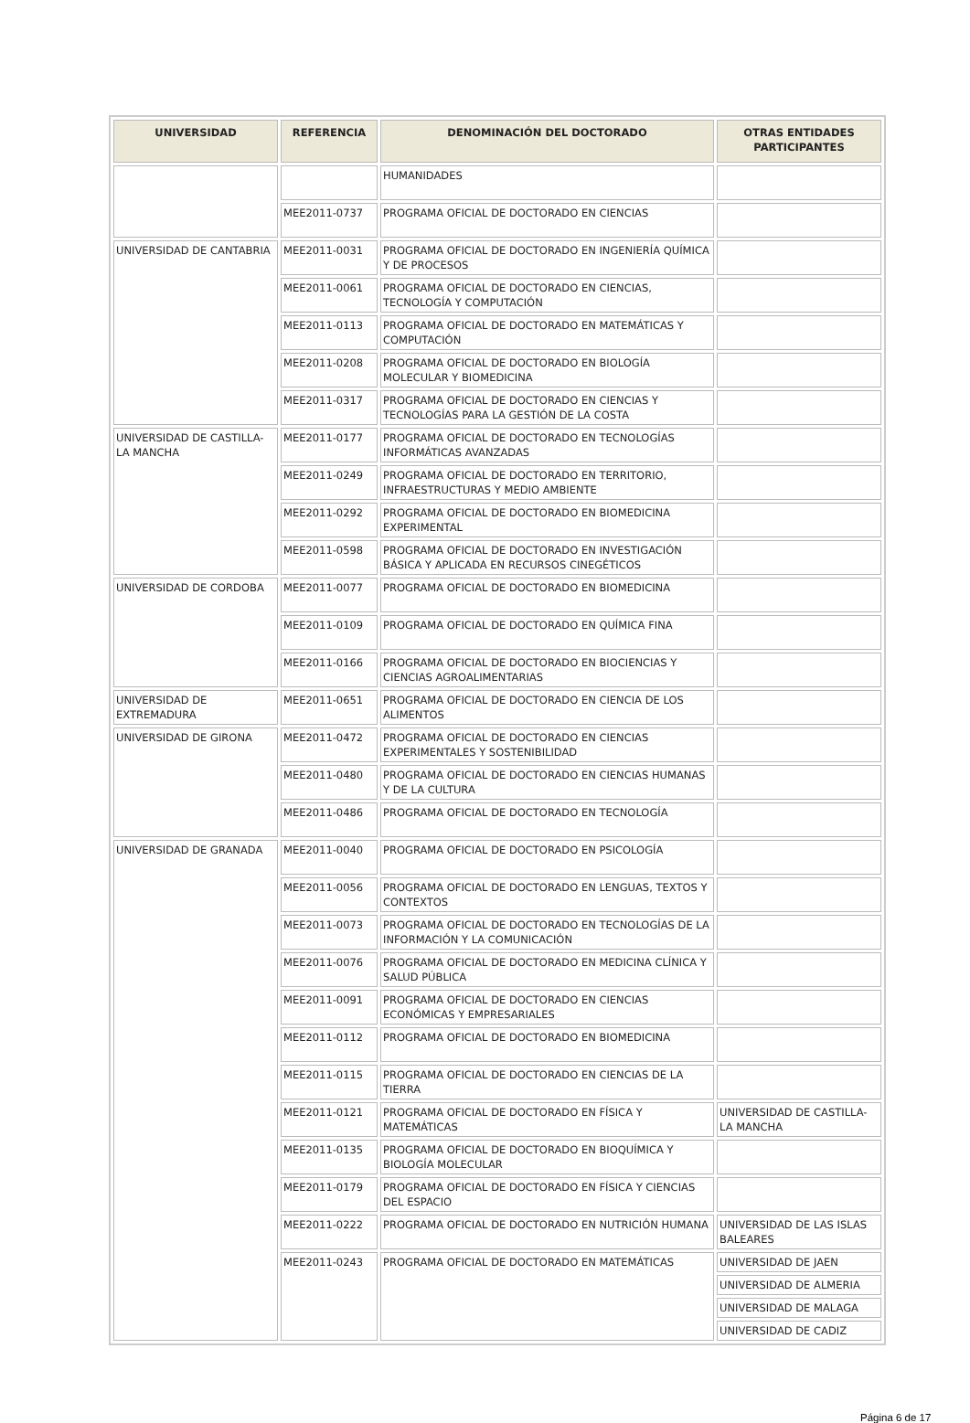| UNIVERSIDAD | REFERENCIA | DENOMINACIÓN DEL DOCTORADO | OTRAS ENTIDADES PARTICIPANTES |
| --- | --- | --- | --- |
| | | HUMANIDADES | |
| | MEE2011-0737 | PROGRAMA OFICIAL DE DOCTORADO EN CIENCIAS | |
| UNIVERSIDAD DE CANTABRIA | MEE2011-0031 | PROGRAMA OFICIAL DE DOCTORADO EN INGENIERÍA QUÍMICA Y DE PROCESOS | |
| | MEE2011-0061 | PROGRAMA OFICIAL DE DOCTORADO EN CIENCIAS, TECNOLOGÍA Y COMPUTACIÓN | |
| | MEE2011-0113 | PROGRAMA OFICIAL DE DOCTORADO EN MATEMÁTICAS Y COMPUTACIÓN | |
| | MEE2011-0208 | PROGRAMA OFICIAL DE DOCTORADO EN BIOLOGÍA MOLECULAR Y BIOMEDICINA | |
| | MEE2011-0317 | PROGRAMA OFICIAL DE DOCTORADO EN CIENCIAS Y TECNOLOGÍAS PARA LA GESTIÓN DE LA COSTA | |
| UNIVERSIDAD DE CASTILLA-LA MANCHA | MEE2011-0177 | PROGRAMA OFICIAL DE DOCTORADO EN TECNOLOGÍAS INFORMÁTICAS AVANZADAS | |
| | MEE2011-0249 | PROGRAMA OFICIAL DE DOCTORADO EN TERRITORIO, INFRAESTRUCTURAS Y MEDIO AMBIENTE | |
| | MEE2011-0292 | PROGRAMA OFICIAL DE DOCTORADO EN BIOMEDICINA EXPERIMENTAL | |
| | MEE2011-0598 | PROGRAMA OFICIAL DE DOCTORADO EN INVESTIGACIÓN BÁSICA Y APLICADA EN RECURSOS CINEGÉTICOS | |
| UNIVERSIDAD DE CORDOBA | MEE2011-0077 | PROGRAMA OFICIAL DE DOCTORADO EN BIOMEDICINA | |
| | MEE2011-0109 | PROGRAMA OFICIAL DE DOCTORADO EN QUÍMICA FINA | |
| | MEE2011-0166 | PROGRAMA OFICIAL DE DOCTORADO EN BIOCIENCIAS Y CIENCIAS AGROALIMENTARIAS | |
| UNIVERSIDAD DE EXTREMADURA | MEE2011-0651 | PROGRAMA OFICIAL DE DOCTORADO EN CIENCIA DE LOS ALIMENTOS | |
| UNIVERSIDAD DE GIRONA | MEE2011-0472 | PROGRAMA OFICIAL DE DOCTORADO EN CIENCIAS EXPERIMENTALES Y SOSTENIBILIDAD | |
| | MEE2011-0480 | PROGRAMA OFICIAL DE DOCTORADO EN CIENCIAS HUMANAS Y DE LA CULTURA | |
| | MEE2011-0486 | PROGRAMA OFICIAL DE DOCTORADO EN TECNOLOGÍA | |
| UNIVERSIDAD DE GRANADA | MEE2011-0040 | PROGRAMA OFICIAL DE DOCTORADO EN PSICOLOGÍA | |
| | MEE2011-0056 | PROGRAMA OFICIAL DE DOCTORADO EN LENGUAS, TEXTOS Y CONTEXTOS | |
| | MEE2011-0073 | PROGRAMA OFICIAL DE DOCTORADO EN TECNOLOGÍAS DE LA INFORMACIÓN Y LA COMUNICACIÓN | |
| | MEE2011-0076 | PROGRAMA OFICIAL DE DOCTORADO EN MEDICINA CLÍNICA Y SALUD PÚBLICA | |
| | MEE2011-0091 | PROGRAMA OFICIAL DE DOCTORADO EN CIENCIAS ECONÓMICAS Y EMPRESARIALES | |
| | MEE2011-0112 | PROGRAMA OFICIAL DE DOCTORADO EN BIOMEDICINA | |
| | MEE2011-0115 | PROGRAMA OFICIAL DE DOCTORADO EN CIENCIAS DE LA TIERRA | |
| | MEE2011-0121 | PROGRAMA OFICIAL DE DOCTORADO EN FÍSICA Y MATEMÁTICAS | UNIVERSIDAD DE CASTILLA-LA MANCHA |
| | MEE2011-0135 | PROGRAMA OFICIAL DE DOCTORADO EN BIOQUÍMICA Y BIOLOGÍA MOLECULAR | |
| | MEE2011-0179 | PROGRAMA OFICIAL DE DOCTORADO EN FÍSICA Y CIENCIAS DEL ESPACIO | |
| | MEE2011-0222 | PROGRAMA OFICIAL DE DOCTORADO EN NUTRICIÓN HUMANA | UNIVERSIDAD DE LAS ISLAS BALEARES |
| | MEE2011-0243 | PROGRAMA OFICIAL DE DOCTORADO EN MATEMÁTICAS | UNIVERSIDAD DE JAEN |
| | | | UNIVERSIDAD DE ALMERIA |
| | | | UNIVERSIDAD DE MALAGA |
| | | | UNIVERSIDAD DE CADIZ |
Página 6 de 17